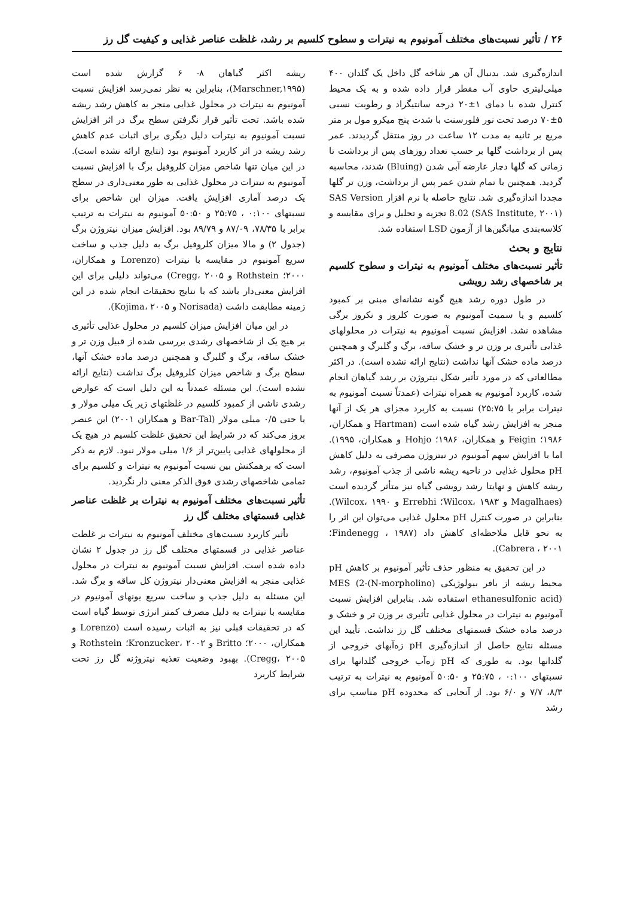۲۶ / تأثیر نسبت‌های مختلف آمونیوم به نیترات و سطوح کلسیم بر رشد، غلظت عناصر غذایی و کیفیت گل رز
اندازه‌گیری شد. بدنبال آن هر شاخه گل داخل یک گلدان ۴۰۰ میلی‌لیتری حاوی آب مقطر قرار داده شده و به یک محیط کنترل شده با دمای ۱±۲۰ درجه سانتیگراد و رطوبت نسبی ۵±۷۰ درصد تحت نور فلورسنت با شدت پنج میکرو مول بر متر مربع بر ثانیه به مدت ۱۲ ساعت در روز منتقل گردیدند. عمر پس از برداشت گلها بر حسب تعداد روزهای پس از برداشت تا زمانی که گلها دچار عارضه آبی شدن (Bluing) شدند، محاسبه گردید. همچنین با تمام شدن عمر پس از برداشت، وزن تر گلها مجددا اندازه‌گیری شد. نتایج حاصله با نرم افزار SAS Version 8.02 (SAS Institute, ۲۰۰۱) تجزیه و تحلیل و برای مقایسه و کلاسه‌بندی میانگین‌ها از آزمون LSD استفاده شد.
نتایج و بحث
تأثیر نسبت‌های مختلف آمونیوم به نیترات و سطوح کلسیم بر شاخصهای رشد رویشی
در طول دوره رشد هیچ گونه نشانه‌ای مبنی بر کمبود کلسیم و یا سمیت آمونیوم به صورت کلروز و نکروز برگی مشاهده نشد. افزایش نسبت آمونیوم به نیترات در محلولهای غذایی تأثیری بر وزن تر و خشک ساقه، برگ و گلبرگ و همچنین درصد ماده خشک آنها نداشت (نتایج ارائه نشده است). در اکثر مطالعاتی که در مورد تأثیر شکل نیتروژن بر رشد گیاهان انجام شده، کاربرد آمونیوم به همراه نیترات (عمدتاً نسبت آمونیوم به نیترات برابر با ۲۵:۷۵) نسبت به کاربرد مجزای هر یک از آنها منجر به افزایش رشد گیاه شده است (Hartman و همکاران، ۱۹۸۶؛ Feigin و همکاران، ۱۹۸۶؛ Hohjo و همکاران، ۱۹۹۵). اما با افزایش سهم آمونیوم در نیتروژن مصرفی به دلیل کاهش pH محلول غذایی در ناحیه ریشه ناشی از جذب آمونیوم، رشد ریشه کاهش و نهایتا رشد رویشی گیاه نیز متأثر گردیده است (Magalhaes و Wilcox، ۱۹۸۳؛ Errebhi و Wilcox، ۱۹۹۰). بنابراین در صورت کنترل pH محلول غذایی می‌توان این اثر را به نحو قابل ملاحظه‌ای کاهش داد (Findenegg ، ۱۹۸۷؛ Cabrera ، ۲۰۰۱).
در این تحقیق به منظور حذف تأثیر آمونیوم بر کاهش pH محیط ریشه از بافر بیولوژیکی MES (2-(N-morpholino) ethanesulfonic acid) استفاده شد. بنابراین افزایش نسبت آمونیوم به نیترات در محلول غذایی تأثیری بر وزن تر و خشک و درصد ماده خشک قسمتهای مختلف گل رز نداشت. تأیید این مسئله نتایج حاصل از اندازه‌گیری pH زه‌آبهای خروجی از گلدانها بود. به طوری که pH زه‌آب خروجی گلدانها برای نسبتهای ۰:۱۰۰ ، ۲۵:۷۵ و ۵۰:۵۰ آمونیوم به نیترات به ترتیب ۸/۳، ۷/۷ و ۶/۰ بود. از آنجایی که محدوده pH مناسب برای رشد
ریشه اکثر گیاهان ۸- ۶ گزارش شده است (Marschner,۱۹۹۵)، بنابراین به نظر نمی‌رسد افزایش نسبت آمونیوم به نیترات در محلول غذایی منجر به کاهش رشد ریشه شده باشد. تحت تأثیر قرار نگرفتن سطح برگ در اثر افزایش نسبت آمونیوم به نیترات دلیل دیگری برای اثبات عدم کاهش رشد ریشه در اثر کاربرد آمونیوم بود (نتایج ارائه نشده است). در این میان تنها شاخص میزان کلروفیل برگ با افزایش نسبت آمونیوم به نیترات در محلول غذایی به طور معنی‌داری در سطح یک درصد آماری افزایش یافت. میزان این شاخص برای نسبتهای ۰:۱۰۰ ، ۲۵:۷۵ و ۵۰:۵۰ آمونیوم به نیترات به ترتیب برابر با ۷۸/۳۵، ۸۷/۰۹ و ۸۹/۷۹ بود. افزایش میزان نیتروژن برگ (جدول ۲) و مالا میزان کلروفیل برگ به دلیل جذب و ساخت سریع آمونیوم در مقایسه با نیترات (Lorenzo و همکاران، ۲۰۰۰؛ Rothstein و Cregg، ۲۰۰۵) می‌تواند دلیلی برای این افزایش معنی‌دار باشد که با نتایج تحقیقات انجام شده در این زمینه مطابقت داشت (Norisada و Kojima، ۲۰۰۵).
در این میان افزایش میزان کلسیم در محلول غذایی تأثیری بر هیچ یک از شاخصهای رشدی بررسی شده از قبیل وزن تر و خشک ساقه، برگ و گلبرگ و همچنین درصد ماده خشک آنها، سطح برگ و شاخص میزان کلروفیل برگ نداشت (نتایج ارائه نشده است). این مسئله عمدتاً به این دلیل است که عوارض رشدی ناشی از کمبود کلسیم در غلظتهای زیر یک میلی مولار و یا حتی ۰/۵ میلی مولار (Bar-Tal و همکاران ۲۰۰۱) این عنصر بروز می‌کند که در شرایط این تحقیق غلظت کلسیم در هیچ یک از محلولهای غذایی پایین‌تر از ۱/۶ میلی مولار نبود. لازم به ذکر است که برهمکنش بین نسبت آمونیوم به نیترات و کلسیم برای تمامی شاخصهای رشدی فوق الذکر معنی دار نگردید.
تأثیر نسبت‌های مختلف آمونیوم به نیترات بر غلظت عناصر غذایی قسمتهای مختلف گل رز
تأثیر کاربرد نسبت‌های مختلف آمونیوم به نیترات بر غلظت عناصر غذایی در قسمتهای مختلف گل رز در جدول ۲ نشان داده شده است. افزایش نسبت آمونیوم به نیترات در محلول غذایی منجر به افزایش معنی‌دار نیتروژن کل ساقه و برگ شد. این مسئله به دلیل جذب و ساخت سریع یونهای آمونیوم در مقایسه با نیترات به دلیل مصرف کمتر انرژی توسط گیاه است که در تحقیقات قبلی نیز به اثبات رسیده است (Lorenzo و همکاران، ۲۰۰۰؛ Britto و Kronzucker، ۲۰۰۲؛ Rothstein و Cregg، ۲۰۰۵). بهبود وضعیت تغذیه نیتروژنه گل رز تحت شرایط کاربرد